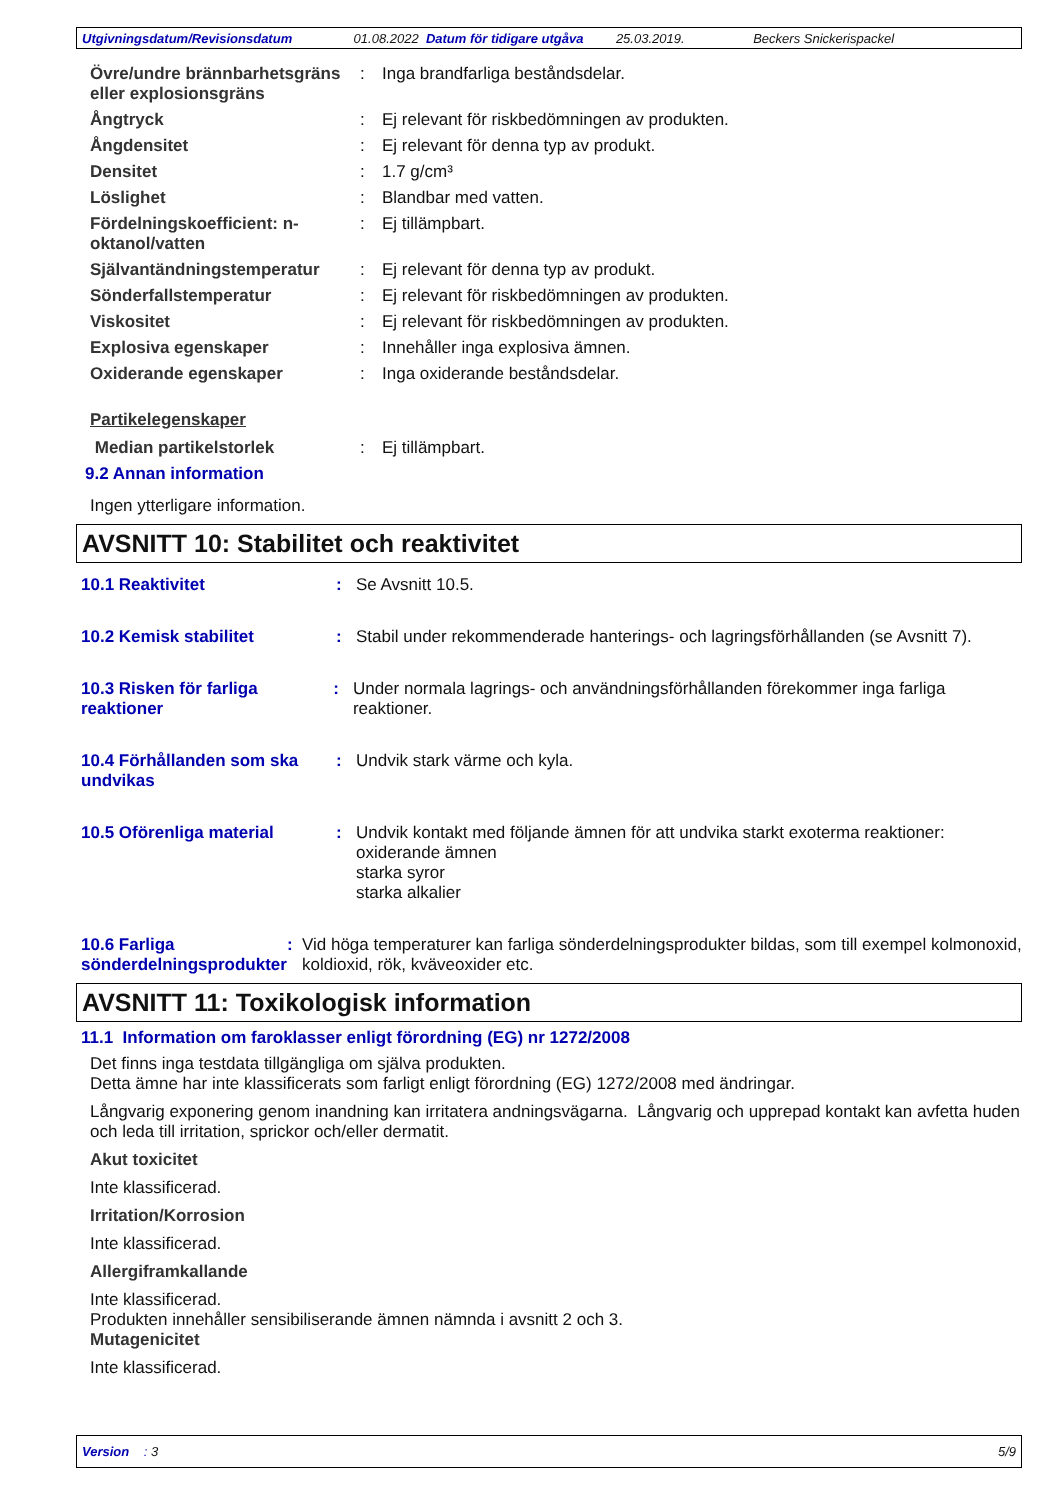Utgivningsdatum/Revisionsdatum 01.08.2022 Datum för tidigare utgåva 25.03.2019. Beckers Snickerispackel
Övre/undre brännbarhetsgräns eller explosionsgräns
: Inga brandfarliga beståndsdelar.
Ångtryck : Ej relevant för riskbedömningen av produkten.
Ångdensitet : Ej relevant för denna typ av produkt.
Densitet : 1.7 g/cm³
Löslighet : Blandbar med vatten.
Fördelningskoefficient: n-oktanol/vatten
: Ej tillämpbart.
Självantändningstemperatur : Ej relevant för denna typ av produkt.
Sönderfallstemperatur : Ej relevant för riskbedömningen av produkten.
Viskositet : Ej relevant för riskbedömningen av produkten.
Explosiva egenskaper : Innehåller inga explosiva ämnen.
Oxiderande egenskaper : Inga oxiderande beståndsdelar.
Partikelegenskaper
Median partikelstorlek : Ej tillämpbart.
9.2 Annan information
Ingen ytterligare information.
AVSNITT 10: Stabilitet och reaktivitet
10.1 Reaktivitet : Se Avsnitt 10.5.
10.2 Kemisk stabilitet : Stabil under rekommenderade hanterings- och lagringsförhållanden (se Avsnitt 7).
10.3 Risken för farliga reaktioner
: Under normala lagrings- och användningsförhållanden förekommer inga farliga reaktioner.
10.4 Förhållanden som ska undvikas
: Undvik stark värme och kyla.
10.5 Oförenliga material : Undvik kontakt med följande ämnen för att undvika starkt exoterma reaktioner:
oxiderande ämnen
starka syror
starka alkalier
10.6 Farliga sönderdelningsprodukter
: Vid höga temperaturer kan farliga sönderdelningsprodukter bildas, som till exempel kolmonoxid, koldioxid, rök, kväveoxider etc.
AVSNITT 11: Toxikologisk information
11.1 Information om faroklasser enligt förordning (EG) nr 1272/2008
Det finns inga testdata tillgängliga om själva produkten.
Detta ämne har inte klassificerats som farligt enligt förordning (EG) 1272/2008 med ändringar.
Långvarig exponering genom inandning kan irritatera andningsvägarna. Långvarig och upprepad kontakt kan avfetta huden och leda till irritation, sprickor och/eller dermatit.
Akut toxicitet
Inte klassificerad.
Irritation/Korrosion
Inte klassificerad.
Allergiframkallande
Inte klassificerad.
Produkten innehåller sensibiliserande ämnen nämnda i avsnitt 2 och 3.
Mutagenicitet
Inte klassificerad.
Version : 3 5/9